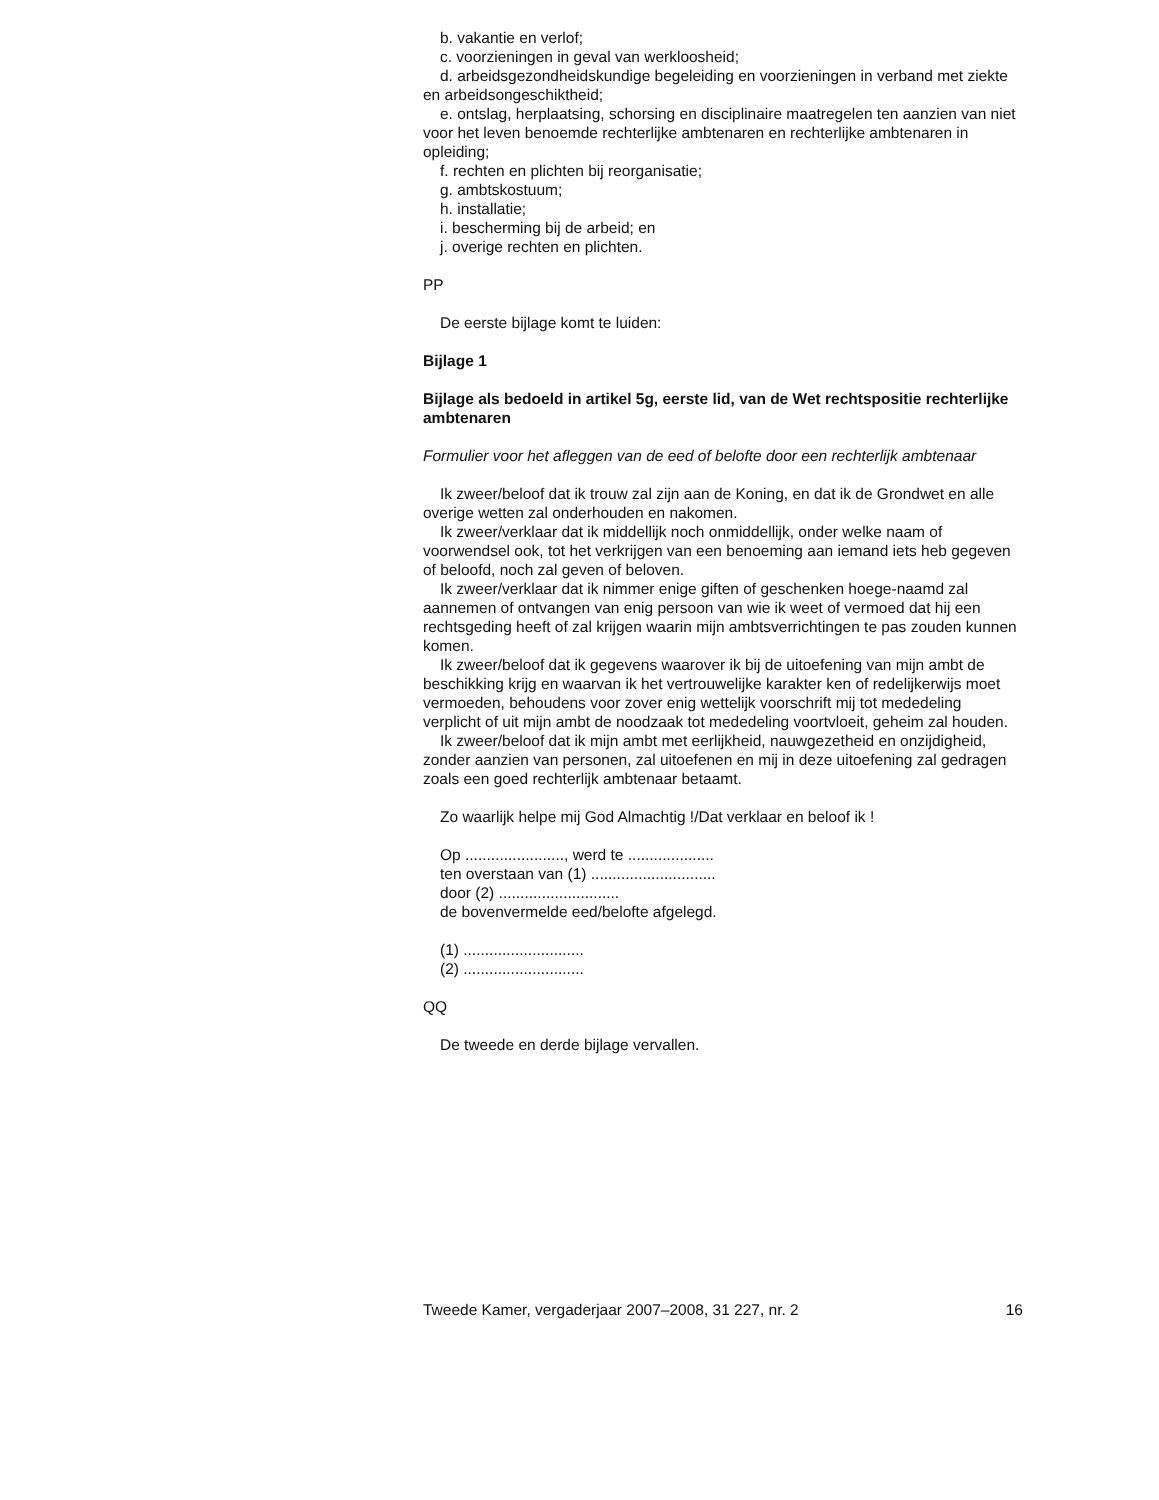b. vakantie en verlof;
c. voorzieningen in geval van werkloosheid;
d. arbeidsgezondheidskundige begeleiding en voorzieningen in verband met ziekte en arbeidsongeschiktheid;
e. ontslag, herplaatsing, schorsing en disciplinaire maatregelen ten aanzien van niet voor het leven benoemde rechterlijke ambtenaren en rechterlijke ambtenaren in opleiding;
f. rechten en plichten bij reorganisatie;
g. ambtskostuum;
h. installatie;
i. bescherming bij de arbeid; en
j. overige rechten en plichten.
PP
De eerste bijlage komt te luiden:
Bijlage 1
Bijlage als bedoeld in artikel 5g, eerste lid, van de Wet rechtspositie rechterlijke ambtenaren
Formulier voor het afleggen van de eed of belofte door een rechterlijk ambtenaar
Ik zweer/beloof dat ik trouw zal zijn aan de Koning, en dat ik de Grondwet en alle overige wetten zal onderhouden en nakomen.
Ik zweer/verklaar dat ik middellijk noch onmiddellijk, onder welke naam of voorwendsel ook, tot het verkrijgen van een benoeming aan iemand iets heb gegeven of beloofd, noch zal geven of beloven.
Ik zweer/verklaar dat ik nimmer enige giften of geschenken hoege-naamd zal aannemen of ontvangen van enig persoon van wie ik weet of vermoed dat hij een rechtsgeding heeft of zal krijgen waarin mijn ambtsverrichtingen te pas zouden kunnen komen.
Ik zweer/beloof dat ik gegevens waarover ik bij de uitoefening van mijn ambt de beschikking krijg en waarvan ik het vertrouwelijke karakter ken of redelijkerwijs moet vermoeden, behoudens voor zover enig wettelijk voorschrift mij tot mededeling verplicht of uit mijn ambt de noodzaak tot mededeling voortvloeit, geheim zal houden.
Ik zweer/beloof dat ik mijn ambt met eerlijkheid, nauwgezetheid en onzijdigheid, zonder aanzien van personen, zal uitoefenen en mij in deze uitoefening zal gedragen zoals een goed rechterlijk ambtenaar betaamt.
Zo waarlijk helpe mij God Almachtig !/Dat verklaar en beloof ik !
Op ......................., werd te ....................
ten overstaan van (1) .............................
door (2) ............................
de bovenvermelde eed/belofte afgelegd.
(1) ............................
(2) ............................
QQ
De tweede en derde bijlage vervallen.
Tweede Kamer, vergaderjaar 2007–2008, 31 227, nr. 2 16